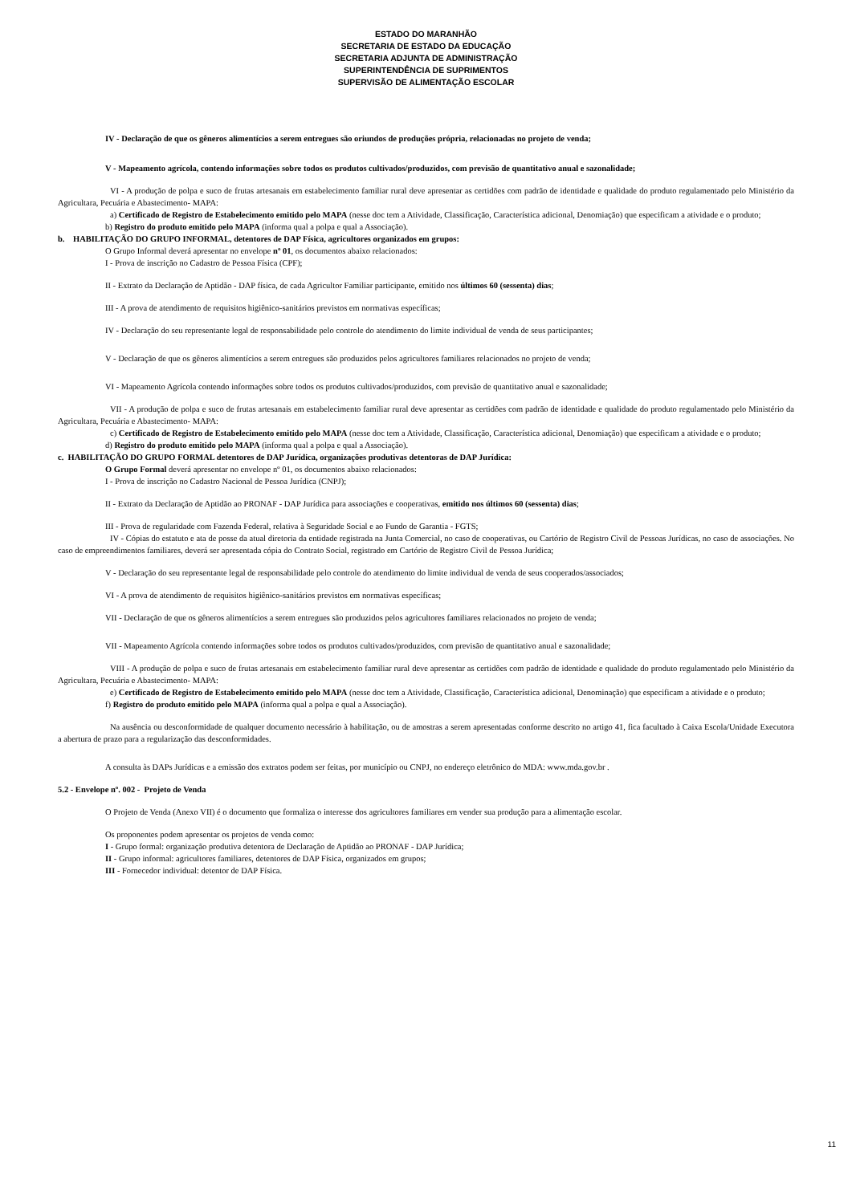ESTADO DO MARANHÃO
SECRETARIA DE ESTADO DA EDUCAÇÃO
SECRETARIA ADJUNTA DE ADMINISTRAÇÃO
SUPERINTENDÊNCIA DE SUPRIMENTOS
SUPERVISÃO DE ALIMENTAÇÃO ESCOLAR
IV - Declaração de que os gêneros alimentícios a serem entregues são oriundos de produções própria, relacionadas no projeto de venda;
V - Mapeamento agrícola, contendo informações sobre todos os produtos cultivados/produzidos, com previsão de quantitativo anual e sazonalidade;
VI - A produção de polpa e suco de frutas artesanais em estabelecimento familiar rural deve apresentar as certidões com padrão de identidade e qualidade do produto regulamentado pelo Ministério da Agricultara, Pecuária e Abastecimento- MAPA:
a) Certificado de Registro de Estabelecimento emitido pelo MAPA (nesse doc tem a Atividade, Classificação, Característica adicional, Denomiação) que especificam a atividade e o produto;
b) Registro do produto emitido pelo MAPA (informa qual a polpa e qual a Associação).
b. HABILITAÇÃO DO GRUPO INFORMAL, detentores de DAP Física, agricultores organizados em grupos:
O Grupo Informal deverá apresentar no envelope nº 01, os documentos abaixo relacionados:
I - Prova de inscrição no Cadastro de Pessoa Física (CPF);
II - Extrato da Declaração de Aptidão - DAP física, de cada Agricultor Familiar participante, emitido nos últimos 60 (sessenta) dias;
III - A prova de atendimento de requisitos higiênico-sanitários previstos em normativas específicas;
IV - Declaração do seu representante legal de responsabilidade pelo controle do atendimento do limite individual de venda de seus participantes;
V - Declaração de que os gêneros alimentícios a serem entregues são produzidos pelos agricultores familiares relacionados no projeto de venda;
VI - Mapeamento Agrícola contendo informações sobre todos os produtos cultivados/produzidos, com previsão de quantitativo anual e sazonalidade;
VII - A produção de polpa e suco de frutas artesanais em estabelecimento familiar rural deve apresentar as certidões com padrão de identidade e qualidade do produto regulamentado pelo Ministério da Agricultara, Pecuária e Abastecimento- MAPA:
c) Certificado de Registro de Estabelecimento emitido pelo MAPA (nesse doc tem a Atividade, Classificação, Característica adicional, Denomiação) que especificam a atividade e o produto;
d) Registro do produto emitido pelo MAPA (informa qual a polpa e qual a Associação).
c. HABILITAÇÃO DO GRUPO FORMAL detentores de DAP Jurídica, organizações produtivas detentoras de DAP Jurídica:
O Grupo Formal deverá apresentar no envelope nº 01, os documentos abaixo relacionados:
I - Prova de inscrição no Cadastro Nacional de Pessoa Jurídica (CNPJ);
II - Extrato da Declaração de Aptidão ao PRONAF - DAP Jurídica para associações e cooperativas, emitido nos últimos 60 (sessenta) dias;
III - Prova de regularidade com Fazenda Federal, relativa à Seguridade Social e ao Fundo de Garantia - FGTS;
IV - Cópias do estatuto e ata de posse da atual diretoria da entidade registrada na Junta Comercial, no caso de cooperativas, ou Cartório de Registro Civil de Pessoas Jurídicas, no caso de associações. No caso de empreendimentos familiares, deverá ser apresentada cópia do Contrato Social, registrado em Cartório de Registro Civil de Pessoa Jurídica;
V - Declaração do seu representante legal de responsabilidade pelo controle do atendimento do limite individual de venda de seus cooperados/associados;
VI - A prova de atendimento de requisitos higiênico-sanitários previstos em normativas específicas;
VII - Declaração de que os gêneros alimentícios a serem entregues são produzidos pelos agricultores familiares relacionados no projeto de venda;
VII - Mapeamento Agrícola contendo informações sobre todos os produtos cultivados/produzidos, com previsão de quantitativo anual e sazonalidade;
VIII - A produção de polpa e suco de frutas artesanais em estabelecimento familiar rural deve apresentar as certidões com padrão de identidade e qualidade do produto regulamentado pelo Ministério da Agricultara, Pecuária e Abastecimento- MAPA:
e) Certificado de Registro de Estabelecimento emitido pelo MAPA (nesse doc tem a Atividade, Classificação, Característica adicional, Denominação) que especificam a atividade e o produto;
f) Registro do produto emitido pelo MAPA (informa qual a polpa e qual a Associação).
Na ausência ou desconformidade de qualquer documento necessário à habilitação, ou de amostras a serem apresentadas conforme descrito no artigo 41, fica facultado à Caixa Escola/Unidade Executora a abertura de prazo para a regularização das desconformidades.
A consulta às DAPs Jurídicas e a emissão dos extratos podem ser feitas, por município ou CNPJ, no endereço eletrônico do MDA: www.mda.gov.br .
5.2 - Envelope nº. 002 - Projeto de Venda
O Projeto de Venda (Anexo VII) é o documento que formaliza o interesse dos agricultores familiares em vender sua produção para a alimentação escolar.
Os proponentes podem apresentar os projetos de venda como:
I - Grupo formal: organização produtiva detentora de Declaração de Aptidão ao PRONAF - DAP Jurídica;
II - Grupo informal: agricultores familiares, detentores de DAP Física, organizados em grupos;
III - Fornecedor individual: detentor de DAP Física.
11